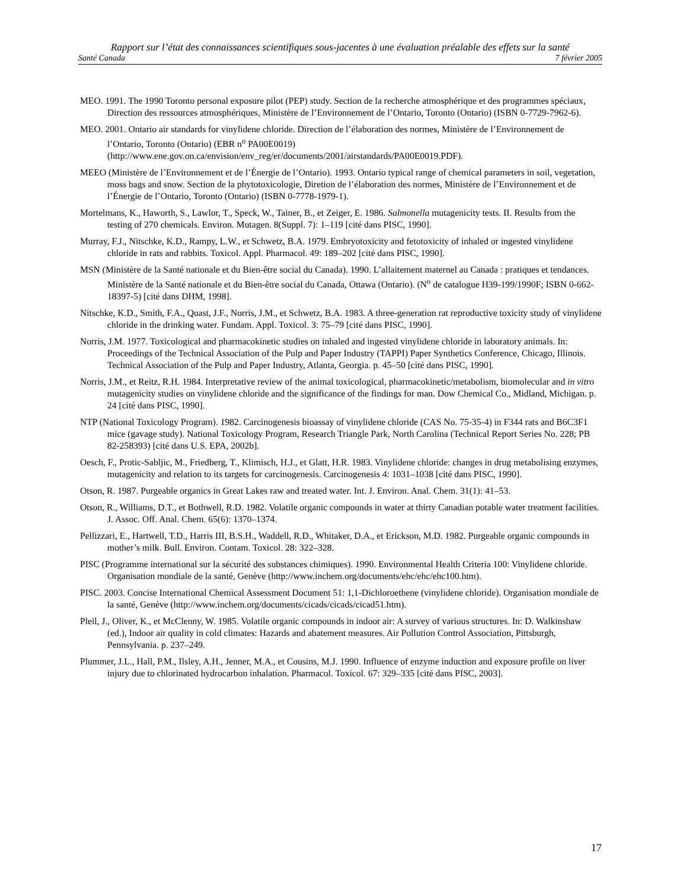Rapport sur l’état des connaissances scientifiques sous-jacentes à une évaluation préalable des effets sur la santé
Santé Canada 7 février 2005
MEO. 1991. The 1990 Toronto personal exposure pilot (PEP) study. Section de la recherche atmosphérique et des programmes spéciaux, Direction des ressources atmosphériques, Ministère de l’Environnement de l’Ontario, Toronto (Ontario) (ISBN 0-7729-7962-6).
MEO. 2001. Ontario air standards for vinylidene chloride. Direction de l’élaboration des normes, Ministère de l’Environnement de l’Ontario, Toronto (Ontario) (EBR n<sup>o</sup> PA00E0019) (http://www.ene.gov.on.ca/envision/env_reg/er/documents/2001/airstandards/PA00E0019.PDF).
MEEO (Ministère de l’Environnement et de l’Énergie de l’Ontario). 1993. Ontario typical range of chemical parameters in soil, vegetation, moss bags and snow. Section de la phytotoxicologie, Diretion de l’élaboration des normes, Ministère de l’Environnement et de l’Énergie de l’Ontario, Toronto (Ontario) (ISBN 0-7778-1979-1).
Mortelmans, K., Haworth, S., Lawlor, T., Speck, W., Tainer, B., et Zeiger, E. 1986. Salmonella mutagenicity tests. II. Results from the testing of 270 chemicals. Environ. Mutagen. 8(Suppl. 7): 1–119 [cité dans PISC, 1990].
Murray, F.J., Nitschke, K.D., Rampy, L.W., et Schwetz, B.A. 1979. Embryotoxicity and fetotoxicity of inhaled or ingested vinylidene chloride in rats and rabbits. Toxicol. Appl. Pharmacol. 49: 189–202 [cité dans PISC, 1990].
MSN (Ministère de la Santé nationale et du Bien-être social du Canada). 1990. L’allaitement maternel au Canada : pratiques et tendances. Ministère de la Santé nationale et du Bien-être social du Canada, Ottawa (Ontario). (N<sup>o</sup> de catalogue H39-199/1990F; ISBN 0-662-18397-5) [cité dans DHM, 1998].
Nitschke, K.D., Smith, F.A., Quast, J.F., Norris, J.M., et Schwetz, B.A. 1983. A three-generation rat reproductive toxicity study of vinylidene chloride in the drinking water. Fundam. Appl. Toxicol. 3: 75–79 [cité dans PISC, 1990].
Norris, J.M. 1977. Toxicological and pharmacokinetic studies on inhaled and ingested vinylidene chloride in laboratory animals. In: Proceedings of the Technical Association of the Pulp and Paper Industry (TAPPI) Paper Synthetics Conference, Chicago, Illinois. Technical Association of the Pulp and Paper Industry, Atlanta, Georgia. p. 45–50 [cité dans PISC, 1990].
Norris, J.M., et Reitz, R.H. 1984. Interpretative review of the animal toxicological, pharmacokinetic/metabolism, biomolecular and in vitro mutagenicity studies on vinylidene chloride and the significance of the findings for man. Dow Chemical Co., Midland, Michigan. p. 24 [cité dans PISC, 1990].
NTP (National Toxicology Program). 1982. Carcinogenesis bioassay of vinylidene chloride (CAS No. 75-35-4) in F344 rats and B6C3F1 mice (gavage study). National Toxicology Program, Research Triangle Park, North Carolina (Technical Report Series No. 228; PB 82-258393) [cité dans U.S. EPA, 2002b].
Oesch, F., Protic-Sabljic, M., Friedberg, T., Klimisch, H.J., et Glatt, H.R. 1983. Vinylidene chloride: changes in drug metabolising enzymes, mutagenicity and relation to its targets for carcinogenesis. Carcinogenesis 4: 1031–1038 [cité dans PISC, 1990].
Otson, R. 1987. Purgeable organics in Great Lakes raw and treated water. Int. J. Environ. Anal. Chem. 31(1): 41–53.
Otson, R., Williams, D.T., et Bothwell, R.D. 1982. Volatile organic compounds in water at thirty Canadian potable water treatment facilities. J. Assoc. Off. Anal. Chem. 65(6): 1370–1374.
Pellizzari, E., Hartwell, T.D., Harris III, B.S.H., Waddell, R.D., Whitaker, D.A., et Erickson, M.D. 1982. Purgeable organic compounds in mother’s milk. Bull. Environ. Contam. Toxicol. 28: 322–328.
PISC (Programme international sur la sécurité des substances chimiques). 1990. Environmental Health Criteria 100: Vinylidene chloride. Organisation mondiale de la santé, Genève (http://www.inchem.org/documents/ehc/ehc/ehc100.htm).
PISC. 2003. Concise International Chemical Assessment Document 51: 1,1-Dichloroethene (vinylidene chloride). Organisation mondiale de la santé, Genève (http://www.inchem.org/documents/cicads/cicads/cicad51.htm).
Pleil, J., Oliver, K., et McClenny, W. 1985. Volatile organic compounds in indoor air: A survey of various structures. In: D. Walkinshaw (ed.), Indoor air quality in cold climates: Hazards and abatement measures. Air Pollution Control Association, Pittsburgh, Pennsylvania. p. 237–249.
Plummer, J.L., Hall, P.M., Ilsley, A.H., Jenner, M.A., et Cousins, M.J. 1990. Influence of enzyme induction and exposure profile on liver injury due to chlorinated hydrocarbon inhalation. Pharmacol. Toxicol. 67: 329–335 [cité dans PISC, 2003].
17